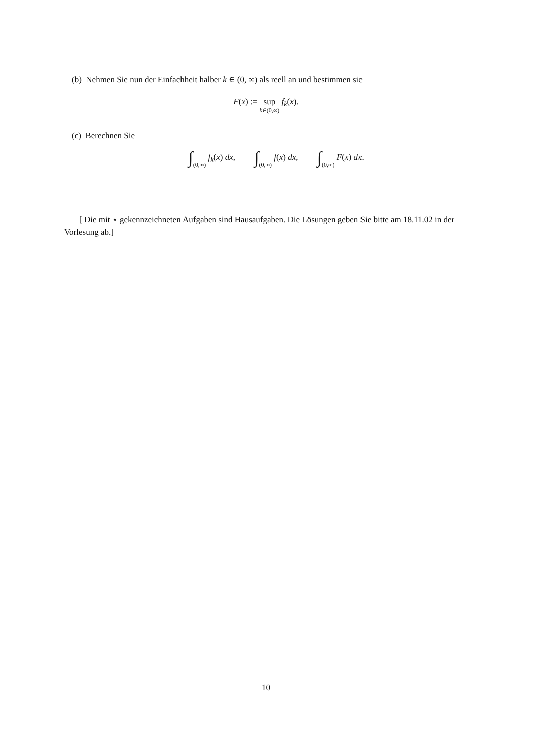(b) Nehmen Sie nun der Einfachheit halber k ∈ (0, ∞) als reell an und bestimmen sie
F(x) := sup k∈(0,∞) f<sub>k</sub>(x).
(c) Berechnen Sie
∫(0,∞) f<sub>k</sub>(x) dx, ∫(0,∞) f(x) dx, ∫(0,∞) F(x) dx.
[ Die mit ⋆ gekennzeichneten Aufgaben sind Hausaufgaben. Die Lösungen geben Sie bitte am 18.11.02 in der Vorlesung ab.]
10